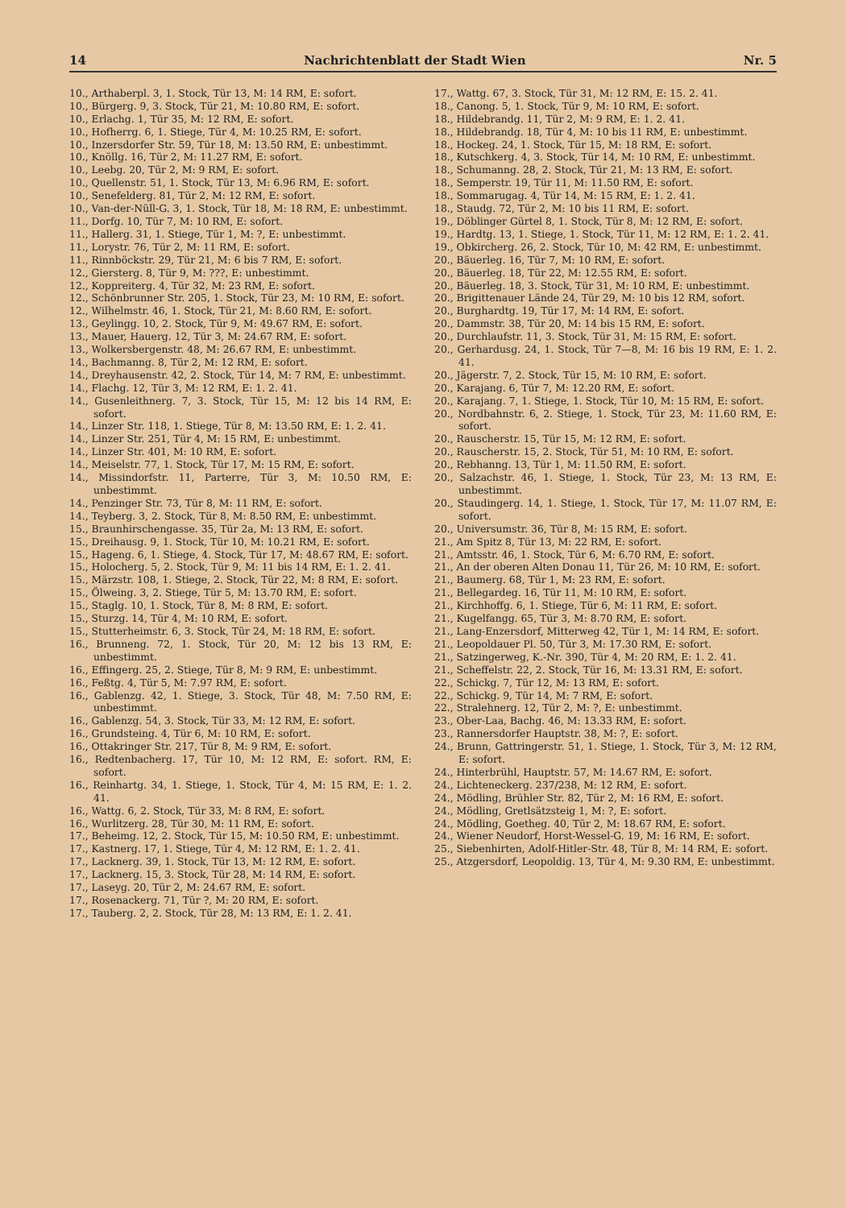14 Nachrichtenblatt der Stadt Wien Nr. 5
10., Arthaberpl. 3, 1. Stock, Tür 13, M: 14 RM, E: sofort.
10., Bürgerg. 9, 3. Stock, Tür 21, M: 10.80 RM, E: sofort.
10., Erlachg. 1, Tür 35, M: 12 RM, E: sofort.
10., Hofherrg. 6, 1. Stiege, Tür 4, M: 10.25 RM, E: sofort.
10., Inzersdorfer Str. 59, Tür 18, M: 13.50 RM, E: unbestimmt.
10., Knöllg. 16, Tür 2, M: 11.27 RM, E: sofort.
10., Leebg. 20, Tür 2, M: 9 RM, E: sofort.
10., Quellenstr. 51, 1. Stock, Tür 13, M: 6.96 RM, E: sofort.
10., Senefelderg. 81, Tür 2, M: 12 RM, E: sofort.
10., Van-der-Nüll-G. 3, 1. Stock, Tür 18, M: 18 RM, E: unbestimmt.
11., Dorfg. 10, Tür 7, M: 10 RM, E: sofort.
11., Hallerg. 31, 1. Stiege, Tür 1, M: ?, E: unbestimmt.
11., Lorystr. 76, Tür 2, M: 11 RM, E: sofort.
11., Rinnböckstr. 29, Tür 21, M: 6 bis 7 RM, E: sofort.
12., Giersterg. 8, Tür 9, M: ???, E: unbestimmt.
12., Koppreiterg. 4, Tür 32, M: 23 RM, E: sofort.
12., Schönbrunner Str. 205, 1. Stock, Tür 23, M: 10 RM, E: sofort.
12., Wilhelmstr. 46, 1. Stock, Tür 21, M: 8.60 RM, E: sofort.
13., Geylingg. 10, 2. Stock, Tür 9, M: 49.67 RM, E: sofort.
13., Mauer, Hauerg. 12, Tür 3, M: 24.67 RM, E: sofort.
13., Wolkersbergenstr. 48, M: 26.67 RM, E: unbestimmt.
14., Bachmanng. 8, Tür 2, M: 12 RM, E: sofort.
14., Dreyhausenstr. 42, 2. Stock, Tür 14, M: 7 RM, E: unbestimmt.
14., Flachg. 12, Tür 3, M: 12 RM, E: 1. 2. 41.
14., Gusenleithnerg. 7, 3. Stock, Tür 15, M: 12 bis 14 RM, E: sofort.
14., Linzer Str. 118, 1. Stiege, Tür 8, M: 13.50 RM, E: 1. 2. 41.
14., Linzer Str. 251, Tür 4, M: 15 RM, E: unbestimmt.
14., Linzer Str. 401, M: 10 RM, E: sofort.
14., Meiselstr. 77, 1. Stock, Tür 17, M: 15 RM, E: sofort.
14., Missindorfstr. 11, Parterre, Tür 3, M: 10.50 RM, E: unbestimmt.
14., Penzinger Str. 73, Tür 8, M: 11 RM, E: sofort.
14., Teyberg. 3, 2. Stock, Tür 8, M: 8.50 RM, E: unbestimmt.
15., Braunhirschengasse. 35, Tür 2a, M: 13 RM, E: sofort.
15., Dreihausg. 9, 1. Stock, Tür 10, M: 10.21 RM, E: sofort.
15., Hageng. 6, 1. Stiege, 4. Stock, Tür 17, M: 48.67 RM, E: sofort.
15., Holocherg. 5, 2. Stock, Tür 9, M: 11 bis 14 RM, E: 1. 2. 41.
15., Märzstr. 108, 1. Stiege, 2. Stock, Tür 22, M: 8 RM, E: sofort.
15., Ölweing. 3, 2. Stiege, Tür 5, M: 13.70 RM, E: sofort.
15., Staglg. 10, 1. Stock, Tür 8, M: 8 RM, E: sofort.
15., Sturzg. 14, Tür 4, M: 10 RM, E: sofort.
15., Stutterheimstr. 6, 3. Stock, Tür 24, M: 18 RM, E: sofort.
16., Brunneng. 72, 1. Stock, Tür 20, M: 12 bis 13 RM, E: unbestimmt.
16., Effingerg. 25, 2. Stiege, Tür 8, M: 9 RM, E: unbestimmt.
16., Feßtg. 4, Tür 5, M: 7.97 RM, E: sofort.
16., Gablenzg. 42, 1. Stiege, 3. Stock, Tür 48, M: 7.50 RM, E: unbestimmt.
16., Gablenzg. 54, 3. Stock, Tür 33, M: 12 RM, E: sofort.
16., Grundsteing. 4, Tür 6, M: 10 RM, E: sofort.
16., Ottakringer Str. 217, Tür 8, M: 9 RM, E: sofort.
16., Redtenbacherg. 17, Tür 10, M: 12 RM, E: sofort. RM, E: sofort.
16., Reinhartg. 34, 1. Stiege, 1. Stock, Tür 4, M: 15 RM, E: 1. 2. 41.
16., Wattg. 6, 2. Stock, Tür 33, M: 8 RM, E: sofort.
16., Wurlitzerg. 28, Tür 30, M: 11 RM, E: sofort.
17., Beheimg. 12, 2. Stock, Tür 15, M: 10.50 RM, E: unbestimmt.
17., Kastnerg. 17, 1. Stiege, Tür 4, M: 12 RM, E: 1. 2. 41.
17., Lacknerg. 39, 1. Stock, Tür 13, M: 12 RM, E: sofort.
17., Lacknerg. 15, 3. Stock, Tür 28, M: 14 RM, E: sofort.
17., Laseyg. 20, Tür 2, M: 24.67 RM, E: sofort.
17., Rosenackerg. 71, Tür ?, M: 20 RM, E: sofort.
17., Tauberg. 2, 2. Stock, Tür 28, M: 13 RM, E: 1. 2. 41.
17., Wattg. 67, 3. Stock, Tür 31, M: 12 RM, E: 15. 2. 41.
18., Canong. 5, 1. Stock, Tür 9, M: 10 RM, E: sofort.
18., Hildebrandg. 11, Tür 2, M: 9 RM, E: 1. 2. 41.
18., Hildebrandg. 18, Tür 4, M: 10 bis 11 RM, E: unbestimmt.
18., Hockeg. 24, 1. Stock, Tür 15, M: 18 RM, E: sofort.
18., Kutschkerg. 4, 3. Stock, Tür 14, M: 10 RM, E: unbestimmt.
18., Schumanng. 28, 2. Stock, Tür 21, M: 13 RM, E: sofort.
18., Semperstr. 19, Tür 11, M: 11.50 RM, E: sofort.
18., Sommarugag. 4, Tür 14, M: 15 RM, E: 1. 2. 41.
18., Staudg. 72, Tür 2, M: 10 bis 11 RM, E: sofort.
19., Döblinger Gürtel 8, 1. Stock, Tür 8, M: 12 RM, E: sofort.
19., Hardtg. 13, 1. Stiege, 1. Stock, Tür 11, M: 12 RM, E: 1. 2. 41.
19., Obkircherg. 26, 2. Stock, Tür 10, M: 42 RM, E: unbestimmt.
20., Bäuerleg. 16, Tür 7, M: 10 RM, E: sofort.
20., Bäuerleg. 18, Tür 22, M: 12.55 RM, E: sofort.
20., Bäuerleg. 18, 3. Stock, Tür 31, M: 10 RM, E: unbestimmt.
20., Brigittenauer Lände 24, Tür 29, M: 10 bis 12 RM, sofort.
20., Burghardtg. 19, Tür 17, M: 14 RM, E: sofort.
20., Dammstr. 38, Tür 20, M: 14 bis 15 RM, E: sofort.
20., Durchlaufstr. 11, 3. Stock, Tür 31, M: 15 RM, E: sofort.
20., Gerhardusg. 24, 1. Stock, Tür 7—8, M: 16 bis 19 RM, E: 1. 2. 41.
20., Jägerstr. 7, 2. Stock, Tür 15, M: 10 RM, E: sofort.
20., Karajang. 6, Tür 7, M: 12.20 RM, E: sofort.
20., Karajang. 7, 1. Stiege, 1. Stock, Tür 10, M: 15 RM, E: sofort.
20., Nordbahnstr. 6, 2. Stiege, 1. Stock, Tür 23, M: 11.60 RM, E: sofort.
20., Rauscherstr. 15, Tür 15, M: 12 RM, E: sofort.
20., Rauscherstr. 15, 2. Stock, Tür 51, M: 10 RM, E: sofort.
20., Rebhanng. 13, Tür 1, M: 11.50 RM, E: sofort.
20., Salzachstr. 46, 1. Stiege, 1. Stock, Tür 23, M: 13 RM, E: unbestimmt.
20., Staudingerg. 14, 1. Stiege, 1. Stock, Tür 17, M: 11.07 RM, E: sofort.
20., Universumstr. 36, Tür 8, M: 15 RM, E: sofort.
21., Am Spitz 8, Tür 13, M: 22 RM, E: sofort.
21., Amtsstr. 46, 1. Stock, Tür 6, M: 6.70 RM, E: sofort.
21., An der oberen Alten Donau 11, Tür 26, M: 10 RM, E: sofort.
21., Baumerg. 68, Tür 1, M: 23 RM, E: sofort.
21., Bellegardeg. 16, Tür 11, M: 10 RM, E: sofort.
21., Kirchhoffg. 6, 1. Stiege, Tür 6, M: 11 RM, E: sofort.
21., Kugelfangg. 65, Tür 3, M: 8.70 RM, E: sofort.
21., Lang-Enzersdorf, Mitterweg 42, Tür 1, M: 14 RM, E: sofort.
21., Leopoldauer Pl. 50, Tür 3, M: 17.30 RM, E: sofort.
21., Satzingerweg, K.-Nr. 390, Tür 4, M: 20 RM, E: 1. 2. 41.
21., Scheffelstr. 22, 2. Stock, Tür 16, M: 13.31 RM, E: sofort.
22., Schickg. 7, Tür 12, M: 13 RM, E: sofort.
22., Schickg. 9, Tür 14, M: 7 RM, E: sofort.
22., Stralehnerg. 12, Tür 2, M: ?, E: unbestimmt.
23., Ober-Laa, Bachg. 46, M: 13.33 RM, E: sofort.
23., Rannersdorfer Hauptstr. 38, M: ?, E: sofort.
24., Brunn, Gattringerstr. 51, 1. Stiege, 1. Stock, Tür 3, M: 12 RM, E: sofort.
24., Hinterbrühl, Hauptstr. 57, M: 14.67 RM, E: sofort.
24., Lichteneckerg. 237/238, M: 12 RM, E: sofort.
24., Mödling, Brühler Str. 82, Tür 2, M: 16 RM, E: sofort.
24., Mödling, Gretlsätzsteig 1, M: ?, E: sofort.
24., Mödling, Goetheg. 40, Tür 2, M: 18.67 RM, E: sofort.
24., Wiener Neudorf, Horst-Wessel-G. 19, M: 16 RM, E: sofort.
25., Siebenhirten, Adolf-Hitler-Str. 48, Tür 8, M: 14 RM, E: sofort.
25., Atzgersdorf, Leopoldig. 13, Tür 4, M: 9.30 RM, E: unbestimmt.